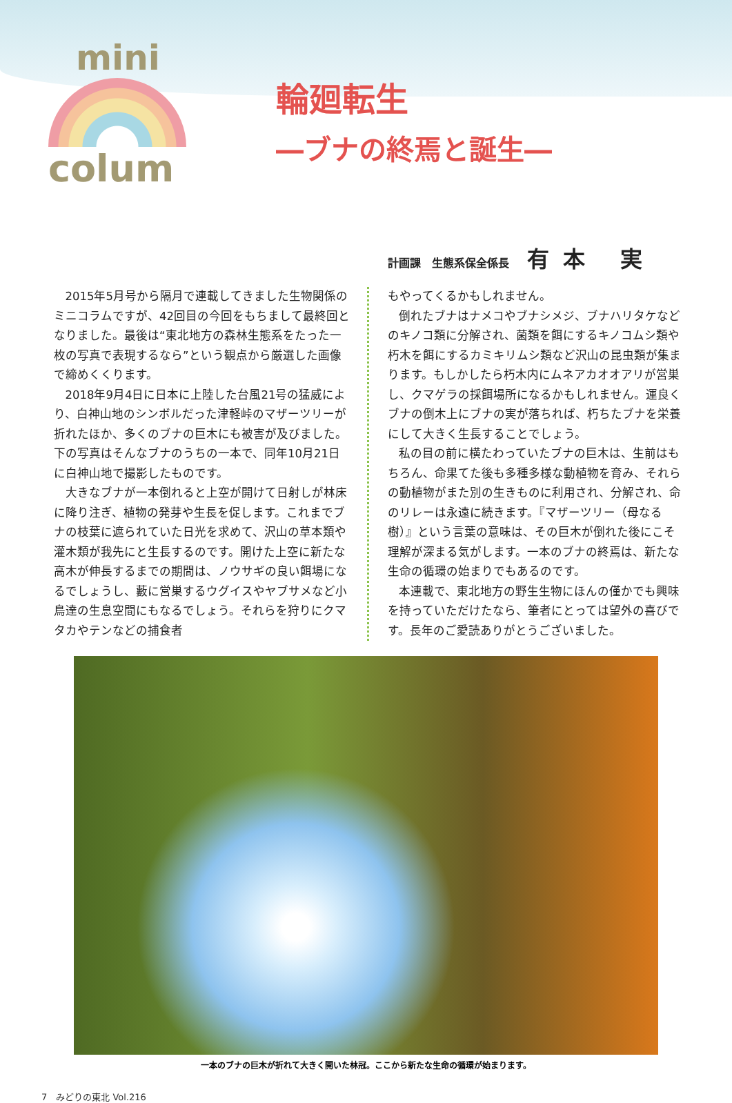mini
colum
輪廻転生
―ブナの終焉と誕生―
計画課　生態系保全係長 有本 実
2015年5月号から隔月で連載してきました生物関係のミニコラムですが、42回目の今回をもちまして最終回となりました。最後は“東北地方の森林生態系をたった一枚の写真で表現するなら”という観点から厳選した画像で締めくくります。
2018年9月4日に日本に上陸した台風21号の猛威により、白神山地のシンボルだった津軽峠のマザーツリーが折れたほか、多くのブナの巨木にも被害が及びました。下の写真はそんなブナのうちの一本で、同年10月21日に白神山地で撮影したものです。
大きなブナが一本倒れると上空が開けて日射しが林床に降り注ぎ、植物の発芽や生長を促します。これまでブナの枝葉に遮られていた日光を求めて、沢山の草本類や灌木類が我先にと生長するのです。開けた上空に新たな高木が伸長するまでの期間は、ノウサギの良い餌場になるでしょうし、藪に営巣するウグイスやヤブサメなど小鳥達の生息空間にもなるでしょう。それらを狩りにクマタカやテンなどの捕食者
もやってくるかもしれません。
倒れたブナはナメコやブナシメジ、ブナハリタケなどのキノコ類に分解され、菌類を餌にするキノコムシ類や朽木を餌にするカミキリムシ類など沢山の昆虫類が集まります。もしかしたら朽木内にムネアカオオアリが営巣し、クマゲラの採餌場所になるかもしれません。運良くブナの倒木上にブナの実が落ちれば、朽ちたブナを栄養にして大きく生長することでしょう。
私の目の前に横たわっていたブナの巨木は、生前はもちろん、命果てた後も多種多様な動植物を育み、それらの動植物がまた別の生きものに利用され、分解され、命のリレーは永遠に続きます。『マザーツリー（母なる樹）』という言葉の意味は、その巨木が倒れた後にこそ理解が深まる気がします。一本のブナの終焉は、新たな生命の循環の始まりでもあるのです。
本連載で、東北地方の野生生物にほんの僅かでも興味を持っていただけたなら、筆者にとっては望外の喜びです。長年のご愛読ありがとうございました。
一本のブナの巨木が折れて大きく開いた林冠。ここから新たな生命の循環が始まります。
7　みどりの東北 Vol.216